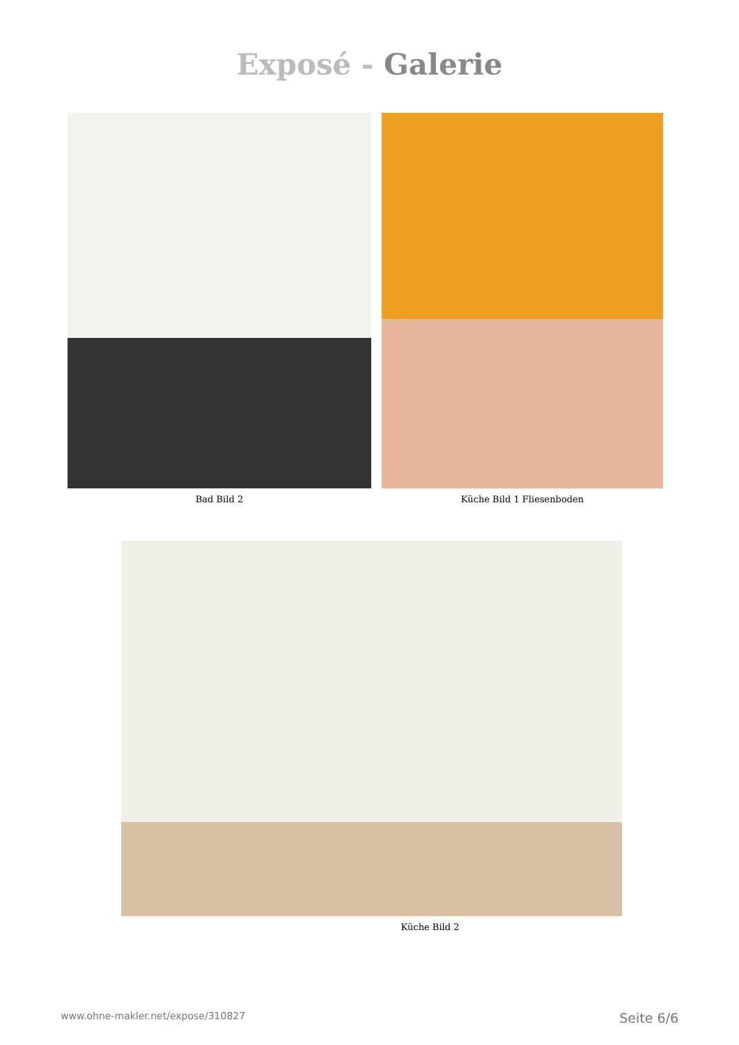Exposé - Galerie
Bad Bild 2 Küche Bild 1 Fliesenboden
Küche Bild 2
www.ohne-makler.net/expose/310827 Seite 6/6